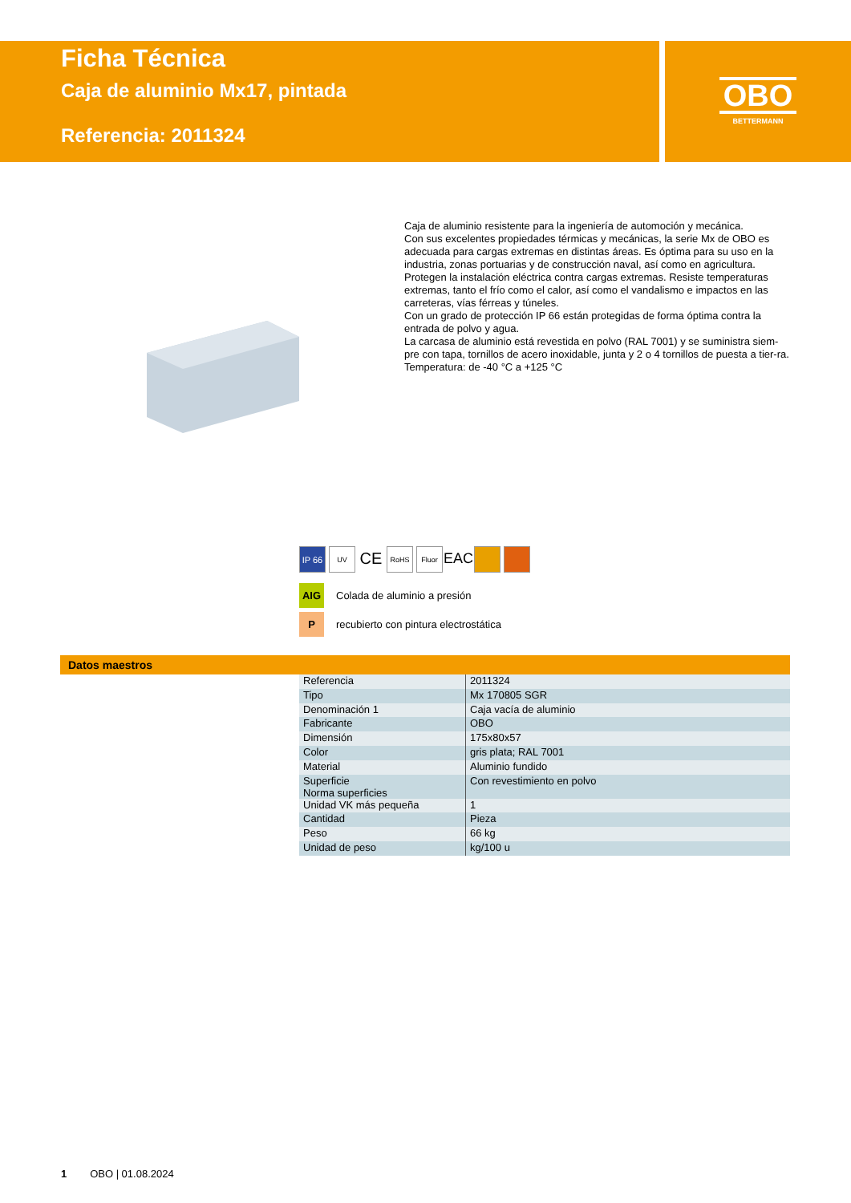Ficha Técnica
Caja de aluminio Mx17, pintada
Referencia: 2011324
OBO
BETTERMANN
Caja de aluminio resistente para la ingeniería de automoción y mecánica.
Con sus excelentes propiedades térmicas y mecánicas, la serie Mx de OBO es adecuada para cargas extremas en distintas áreas. Es óptima para su uso en la industria, zonas portuarias y de construcción naval, así como en agricultura.
Protegen la instalación eléctrica contra cargas extremas. Resiste temperaturas extremas, tanto el frío como el calor, así como el vandalismo e impactos en las carreteras, vías férreas y túneles.
Con un grado de protección IP 66 están protegidas de forma óptima contra la entrada de polvo y agua.
La carcasa de aluminio está revestida en polvo (RAL 7001) y se suministra siem-pre con tapa, tornillos de acero inoxidable, junta y 2 o 4 tornillos de puesta a tier-ra.
Temperatura: de -40 °C a +125 °C
IP 66 UV CE RoHS Fluor EAC
AIG Colada de aluminio a presión
Precubierto con pintura electrostática
Datos maestros
| Referencia | 2011324 |
| Tipo | Mx 170805 SGR |
| Denominación 1 | Caja vacía de aluminio |
| Fabricante | OBO |
| Dimensión | 175x80x57 |
| Color | gris plata; RAL 7001 |
| Material | Aluminio fundido |
| Superficie Norma superficies | Con revestimiento en polvo |
| Unidad VK más pequeña | 1 |
| Cantidad | Pieza |
| Peso | 66 kg |
| Unidad de peso | kg/100 u |
1 OBO | 01.08.2024